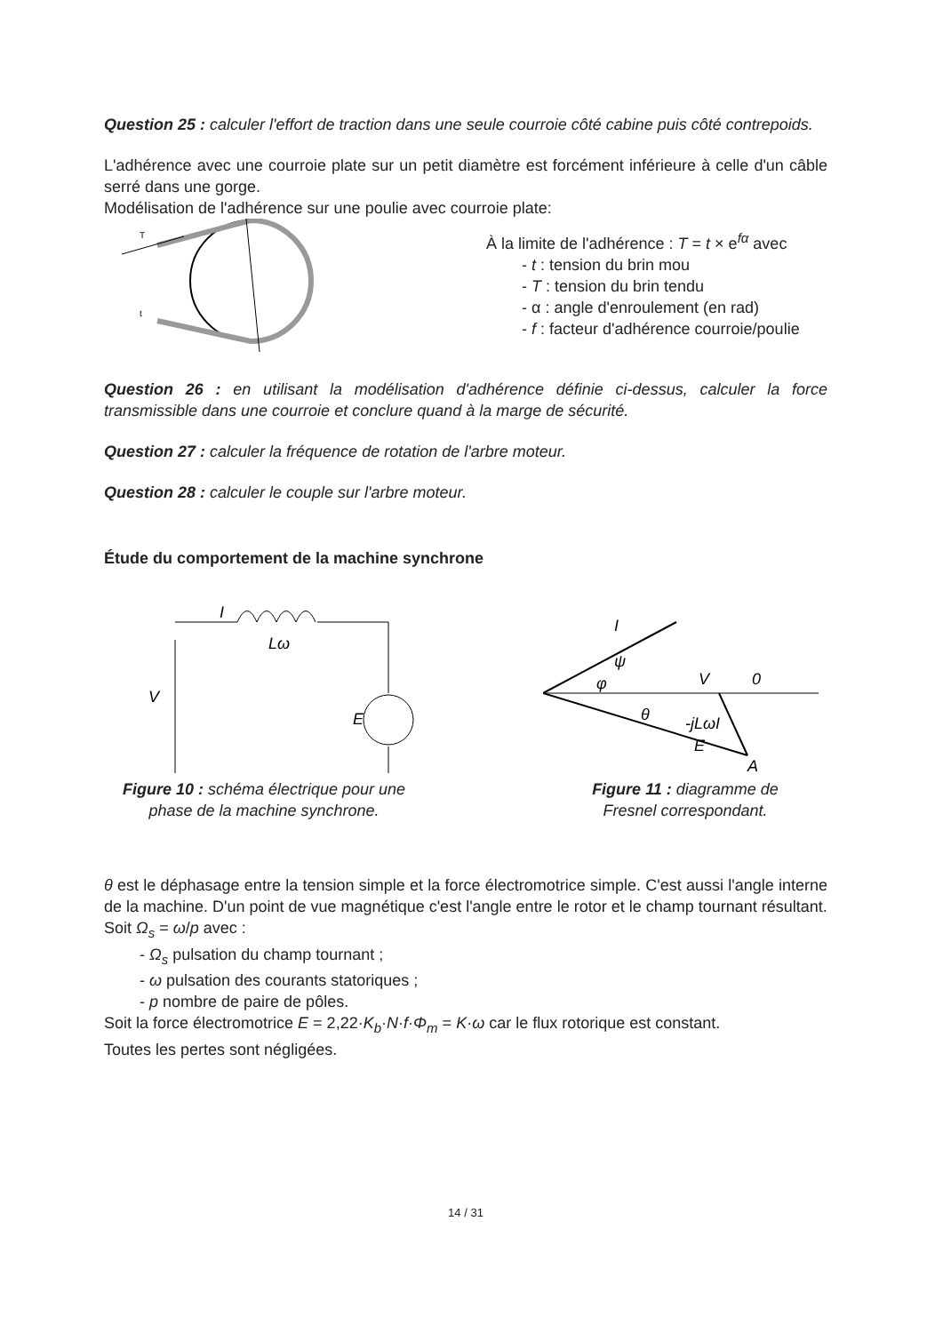Question 25 : calculer l'effort de traction dans une seule courroie côté cabine puis côté contrepoids.
L'adhérence avec une courroie plate sur un petit diamètre est forcément inférieure à celle d'un câble serré dans une gorge.
Modélisation de l'adhérence sur une poulie avec courroie plate:
T
t
À la limite de l'adhérence : T = t × e<sup>fα</sup> avec
- t : tension du brin mou
- T : tension du brin tendu
- α : angle d'enroulement (en rad)
- f : facteur d'adhérence courroie/poulie
Question 26 : en utilisant la modélisation d'adhérence définie ci-dessus, calculer la force transmissible dans une courroie et conclure quand à la marge de sécurité.
Question 27 : calculer la fréquence de rotation de l'arbre moteur.
Question 28 : calculer le couple sur l'arbre moteur.
Étude du comportement de la machine synchrone
I
Lω
V
E
Figure 10 : schéma électrique pour une
phase de la machine synchrone.
I
ψ
φ
V
0
-jLωI
E
A
θ
Figure 11 : diagramme de
Fresnel correspondant.
θ est le déphasage entre la tension simple et la force électromotrice simple. C'est aussi l'angle interne de la machine. D'un point de vue magnétique c'est l'angle entre le rotor et le champ tournant résultant.
Soit Ω<sub>s</sub> = ω/p avec :
- Ω<sub>s</sub> pulsation du champ tournant ;
- ω pulsation des courants statoriques ;
- p nombre de paire de pôles.
Soit la force électromotrice E = 2,22·K<sub>b</sub>·N·f·Φ<sub>m</sub> = K·ω car le flux rotorique est constant.
Toutes les pertes sont négligées.
14 / 31